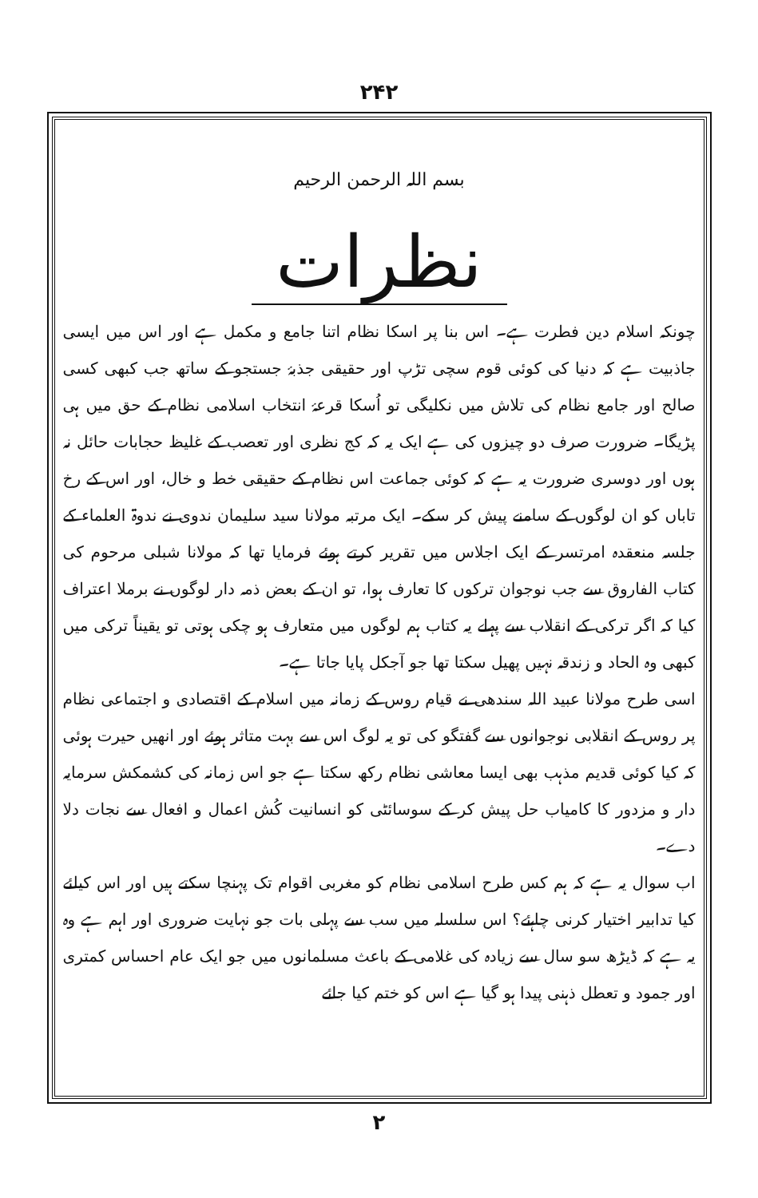۲۴۲
بسم اللہ الرحمن الرحیم
نظرات
چونکہ اسلام دین فطرت ہے۔ اس بنا پر اسکا نظام اتنا جامع و مکمل ہے اور اس میں ایسی جاذبیت ہے کہ دنیا کی کوئی قوم سچی تڑپ اور حقیقی جذبۂ جستجو کے ساتھ جب کبھی کسی صالح اور جامع نظام کی تلاش میں نکلیگی تو اُسکا قرعۂ انتخاب اسلامی نظام کے حق میں ہی پڑیگا۔ ضرورت صرف دو چیزوں کی ہے ایک یہ کہ کج نظری اور تعصب کے غلیظ حجابات حائل نہ ہوں اور دوسری ضرورت یہ ہے کہ کوئی جماعت اس نظام کے حقیقی خط و خال، اور اس کے رخ تاباں کو ان لوگوں کے سامنے پیش کر سکے۔ ایک مرتبہ مولانا سید سلیمان ندوی نے ندوۃ العلماء کے جلسہ منعقدہ امرتسر کے ایک اجلاس میں تقریر کرتے ہوئے فرمایا تھا کہ مولانا شبلی مرحوم کی کتاب الفاروق سے جب نوجوان ترکوں کا تعارف ہوا، تو ان کے بعض ذمہ دار لوگوں نے برملا اعتراف کیا کہ اگر ترکی کے انقلاب سے پہلے یہ کتاب ہم لوگوں میں متعارف ہو چکی ہوتی تو یقیناً ترکی میں کبھی وہ الحاد و زندقہ نہیں پھیل سکتا تھا جو آجکل پایا جاتا ہے۔
اسی طرح مولانا عبید اللہ سندھی نے قیام روس کے زمانہ میں اسلام کے اقتصادی و اجتماعی نظام پر روس کے انقلابی نوجوانوں سے گفتگو کی تو یہ لوگ اس سے بہت متاثر ہوئے اور انھیں حیرت ہوئی کہ کیا کوئی قدیم مذہب بھی ایسا معاشی نظام رکھ سکتا ہے جو اس زمانہ کی کشمکش سرمایہ دار و مزدور کا کامیاب حل پیش کر کے سوسائٹی کو انسانیت کُش اعمال و افعال سے نجات دلا دے۔
اب سوال یہ ہے کہ ہم کس طرح اسلامی نظام کو مغربی اقوام تک پہنچا سکتے ہیں اور اس کیلئے کیا تدابیر اختیار کرنی چاہئے؟ اس سلسلہ میں سب سے پہلی بات جو نہایت ضروری اور اہم ہے وہ یہ ہے کہ ڈیڑھ سو سال سے زیادہ کی غلامی کے باعث مسلمانوں میں جو ایک عام احساس کمتری اور جمود و تعطل ذہنی پیدا ہو گیا ہے اس کو ختم کیا جائے
۲